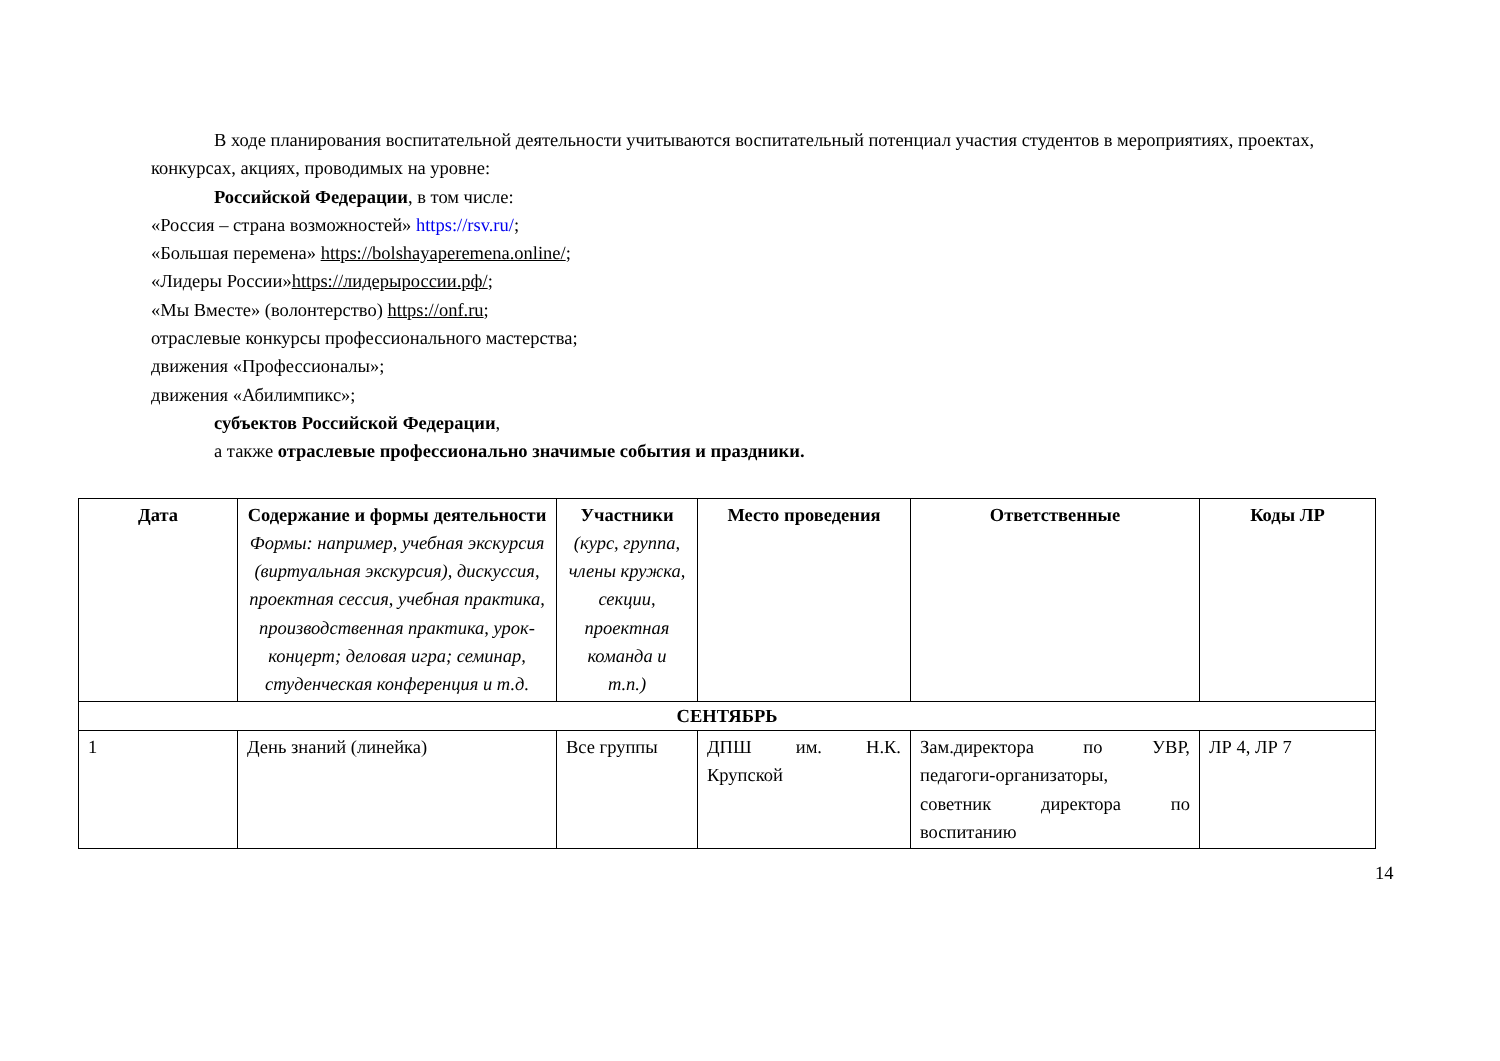В ходе планирования воспитательной деятельности учитываются воспитательный потенциал участия студентов в мероприятиях, проектах, конкурсах, акциях, проводимых на уровне:
Российской Федерации, в том числе:
«Россия – страна возможностей» https://rsv.ru/;
«Большая перемена» https://bolshayaperemena.online/;
«Лидеры России»https://лидерыроссии.рф/;
«Мы Вместе» (волонтерство) https://onf.ru;
отраслевые конкурсы профессионального мастерства;
движения «Профессионалы»;
движения «Абилимпикс»;
субъектов Российской Федерации,
а также отраслевые профессионально значимые события и праздники.
| Дата | Содержание и формы деятельности Формы: например, учебная экскурсия (виртуальная экскурсия), дискуссия, проектная сессия, учебная практика, производственная практика, урок-концерт; деловая игра; семинар, студенческая конференция и т.д. | Участники (курс, группа, члены кружка, секции, проектная команда и т.п.) | Место проведения | Ответственные | Коды ЛР |
| --- | --- | --- | --- | --- | --- |
| СЕНТЯБРЬ | | | | | |
| 1 | День знаний (линейка) | Все группы | ДПШ им. Н.К. Крупской | Зам.директора по УВР, педагоги-организаторы, советник директора по воспитанию | ЛР 4, ЛР 7 |
14